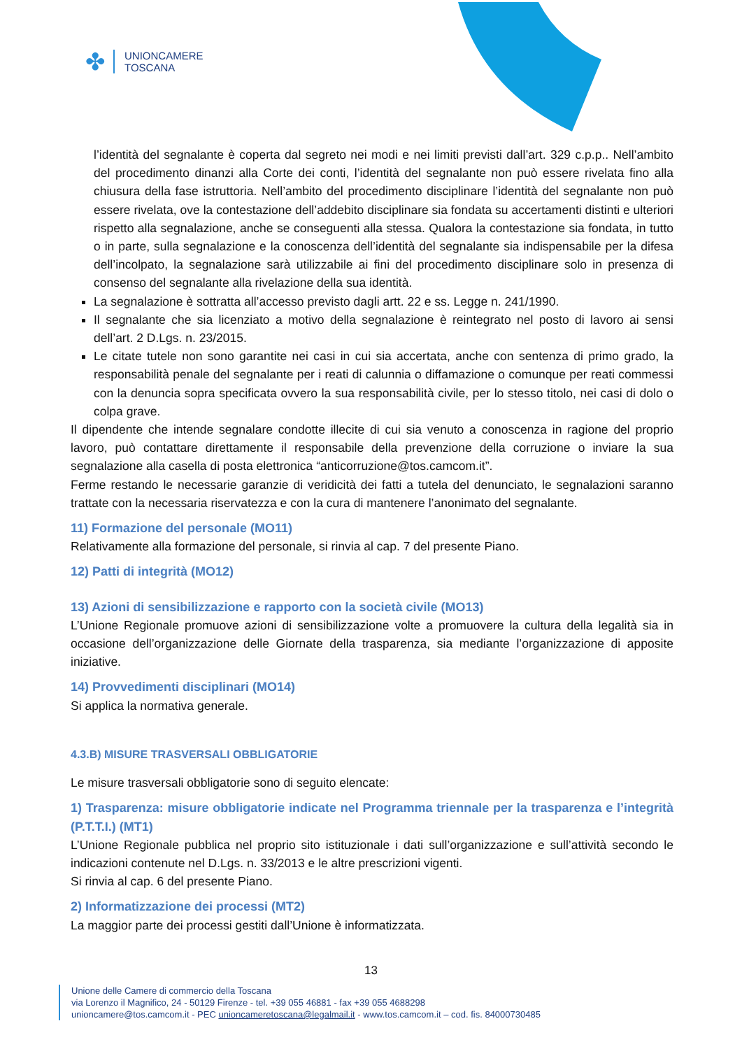✤
UNIONCAMERE
TOSCANA
l’identità del segnalante è coperta dal segreto nei modi e nei limiti previsti dall’art. 329 c.p.p.. Nell’ambito del procedimento dinanzi alla Corte dei conti, l’identità del segnalante non può essere rivelata fino alla chiusura della fase istruttoria. Nell’ambito del procedimento disciplinare l’identità del segnalante non può essere rivelata, ove la contestazione dell’addebito disciplinare sia fondata su accertamenti distinti e ulteriori rispetto alla segnalazione, anche se conseguenti alla stessa. Qualora la contestazione sia fondata, in tutto o in parte, sulla segnalazione e la conoscenza dell’identità del segnalante sia indispensabile per la difesa dell’incolpato, la segnalazione sarà utilizzabile ai fini del procedimento disciplinare solo in presenza di consenso del segnalante alla rivelazione della sua identità.
La segnalazione è sottratta all’accesso previsto dagli artt. 22 e ss. Legge n. 241/1990.
Il segnalante che sia licenziato a motivo della segnalazione è reintegrato nel posto di lavoro ai sensi dell’art. 2 D.Lgs. n. 23/2015.
Le citate tutele non sono garantite nei casi in cui sia accertata, anche con sentenza di primo grado, la responsabilità penale del segnalante per i reati di calunnia o diffamazione o comunque per reati commessi con la denuncia sopra specificata ovvero la sua responsabilità civile, per lo stesso titolo, nei casi di dolo o colpa grave.
Il dipendente che intende segnalare condotte illecite di cui sia venuto a conoscenza in ragione del proprio lavoro, può contattare direttamente il responsabile della prevenzione della corruzione o inviare la sua segnalazione alla casella di posta elettronica “anticorruzione@tos.camcom.it”.
Ferme restando le necessarie garanzie di veridicità dei fatti a tutela del denunciato, le segnalazioni saranno trattate con la necessaria riservatezza e con la cura di mantenere l’anonimato del segnalante.
11) Formazione del personale (MO11)
Relativamente alla formazione del personale, si rinvia al cap. 7 del presente Piano.
12) Patti di integrità (MO12)
13) Azioni di sensibilizzazione e rapporto con la società civile (MO13)
L’Unione Regionale promuove azioni di sensibilizzazione volte a promuovere la cultura della legalità sia in occasione dell’organizzazione delle Giornate della trasparenza, sia mediante l’organizzazione di apposite iniziative.
14) Provvedimenti disciplinari (MO14)
Si applica la normativa generale.
4.3.B) MISURE TRASVERSALI OBBLIGATORIE
Le misure trasversali obbligatorie sono di seguito elencate:
1) Trasparenza: misure obbligatorie indicate nel Programma triennale per la trasparenza e l’integrità (P.T.T.I.) (MT1)
L’Unione Regionale pubblica nel proprio sito istituzionale i dati sull’organizzazione e sull’attività secondo le indicazioni contenute nel D.Lgs. n. 33/2013 e le altre prescrizioni vigenti.
Si rinvia al cap. 6 del presente Piano.
2) Informatizzazione dei processi (MT2)
La maggior parte dei processi gestiti dall’Unione è informatizzata.
13
Unione delle Camere di commercio della Toscana
via Lorenzo il Magnifico, 24 - 50129 Firenze - tel. +39 055 46881 - fax +39 055 4688298
unioncamere@tos.camcom.it - PEC unioncameretoscana@legalmail.it - www.tos.camcom.it – cod. fis. 84000730485